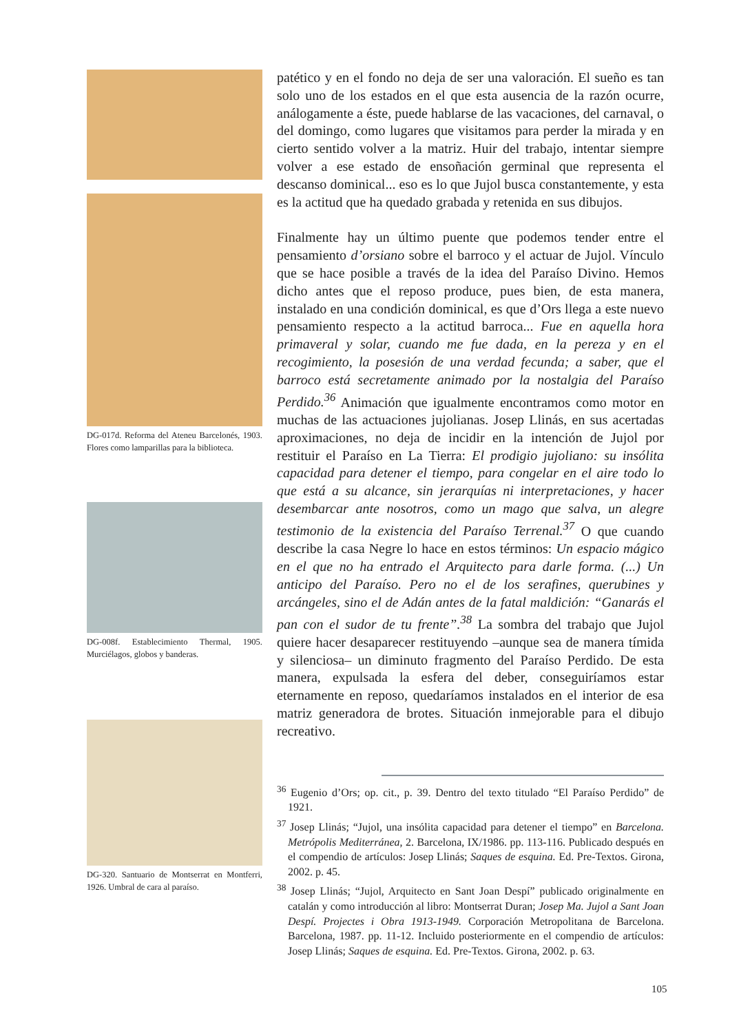DG-017d. Reforma del Ateneu Barcelonés, 1903. Flores como lamparillas para la biblioteca.
DG-008f. Establecimiento Thermal, 1905. Murciélagos, globos y banderas.
DG-320. Santuario de Montserrat en Montferri, 1926. Umbral de cara al paraíso.
patético y en el fondo no deja de ser una valoración. El sueño es tan solo uno de los estados en el que esta ausencia de la razón ocurre, análogamente a éste, puede hablarse de las vacaciones, del carnaval, o del domingo, como lugares que visitamos para perder la mirada y en cierto sentido volver a la matriz. Huir del trabajo, intentar siempre volver a ese estado de ensoñación germinal que representa el descanso dominical... eso es lo que Jujol busca constantemente, y esta es la actitud que ha quedado grabada y retenida en sus dibujos.
Finalmente hay un último puente que podemos tender entre el pensamiento d’orsiano sobre el barroco y el actuar de Jujol. Vínculo que se hace posible a través de la idea del Paraíso Divino. Hemos dicho antes que el reposo produce, pues bien, de esta manera, instalado en una condición dominical, es que d’Ors llega a este nuevo pensamiento respecto a la actitud barroca... Fue en aquella hora primaveral y solar, cuando me fue dada, en la pereza y en el recogimiento, la posesión de una verdad fecunda; a saber, que el barroco está secretamente animado por la nostalgia del Paraíso Perdido.<sup>36</sup> Animación que igualmente encontramos como motor en muchas de las actuaciones jujolianas. Josep Llinás, en sus acertadas aproximaciones, no deja de incidir en la intención de Jujol por restituir el Paraíso en La Tierra: El prodigio jujoliano: su insólita capacidad para detener el tiempo, para congelar en el aire todo lo que está a su alcance, sin jerarquías ni interpretaciones, y hacer desembarcar ante nosotros, como un mago que salva, un alegre testimonio de la existencia del Paraíso Terrenal.<sup>37</sup> O que cuando describe la casa Negre lo hace en estos términos: Un espacio mágico en el que no ha entrado el Arquitecto para darle forma. (...) Un anticipo del Paraíso. Pero no el de los serafines, querubines y arcángeles, sino el de Adán antes de la fatal maldición: “Ganarás el pan con el sudor de tu frente”.<sup>38</sup> La sombra del trabajo que Jujol quiere hacer desaparecer restituyendo –aunque sea de manera tímida y silenciosa– un diminuto fragmento del Paraíso Perdido. De esta manera, expulsada la esfera del deber, conseguiríamos estar eternamente en reposo, quedaríamos instalados en el interior de esa matriz generadora de brotes. Situación inmejorable para el dibujo recreativo.
<sup>36</sup> Eugenio d’Ors; op. cit., p. 39. Dentro del texto titulado “El Paraíso Perdido” de 1921.
<sup>37</sup> Josep Llinás; “Jujol, una insólita capacidad para detener el tiempo” en Barcelona. Metrópolis Mediterránea, 2. Barcelona, IX/1986. pp. 113-116. Publicado después en el compendio de artículos: Josep Llinás; Saques de esquina. Ed. Pre-Textos. Girona, 2002. p. 45.
<sup>38</sup> Josep Llinás; “Jujol, Arquitecto en Sant Joan Despí” publicado originalmente en catalán y como introducción al libro: Montserrat Duran; Josep Ma. Jujol a Sant Joan Despí. Projectes i Obra 1913-1949. Corporación Metropolitana de Barcelona. Barcelona, 1987. pp. 11-12. Incluido posteriormente en el compendio de artículos: Josep Llinás; Saques de esquina. Ed. Pre-Textos. Girona, 2002. p. 63.
105